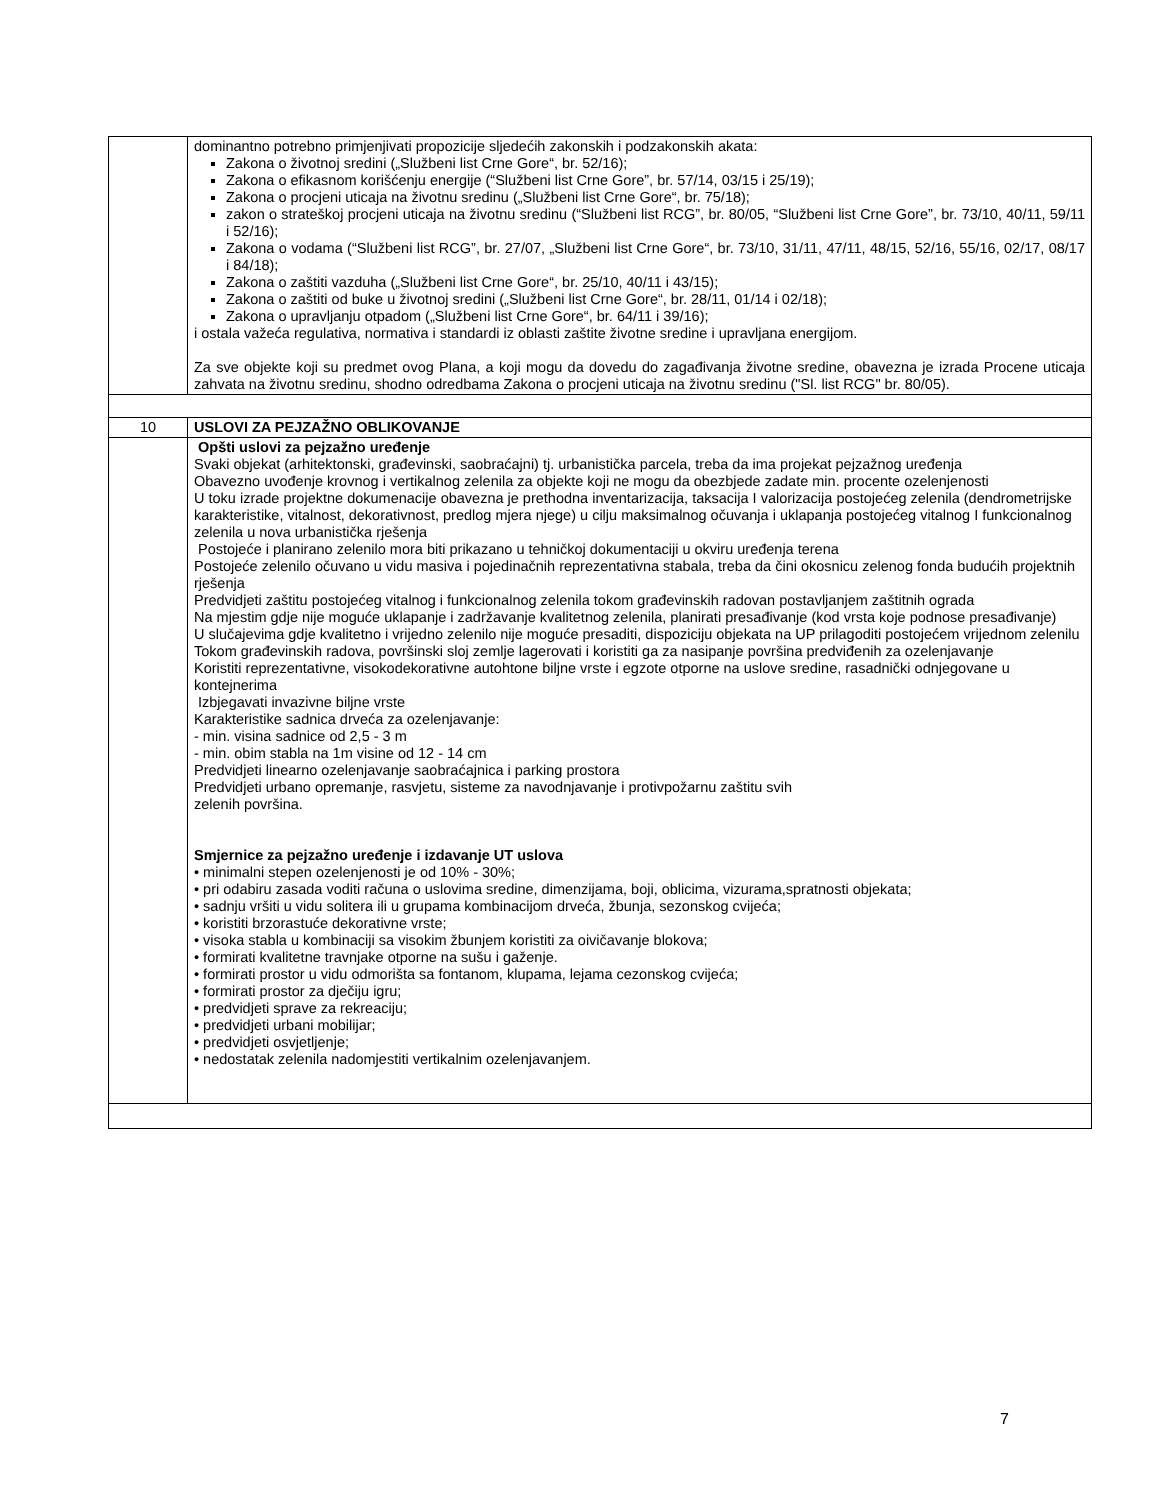| | dominantno potrebno primjenjivati propozicije sljedećih zakonskih i podzakonskih akata: Zakona o životnoj sredini („Službeni list Crne Gore“, br. 52/16); Zakona o efikasnom korišćenju energije (“Službeni list Crne Gore”, br. 57/14, 03/15 i 25/19); Zakona o procjeni uticaja na životnu sredinu („Službeni list Crne Gore“, br. 75/18); zakon o strateškoj procjeni uticaja na životnu sredinu (“Službeni list RCG”, br. 80/05, “Službeni list Crne Gore”, br. 73/10, 40/11, 59/11 i 52/16); Zakona o vodama (“Službeni list RCG”, br. 27/07, „Službeni list Crne Gore“, br. 73/10, 31/11, 47/11, 48/15, 52/16, 55/16, 02/17, 08/17 i 84/18); Zakona o zaštiti vazduha („Službeni list Crne Gore“, br. 25/10, 40/11 i 43/15); Zakona o zaštiti od buke u životnoj sredini („Službeni list Crne Gore“, br. 28/11, 01/14 i 02/18); Zakona o upravljanju otpadom („Službeni list Crne Gore“, br. 64/11 i 39/16); i ostala važeća regulativa, normativa i standardi iz oblasti zaštite životne sredine i upravljana energijom. Za sve objekte koji su predmet ovog Plana, a koji mogu da dovedu do zagađivanja životne sredine, obavezna je izrada Procene uticaja zahvata na životnu sredinu, shodno odredbama Zakona o procjeni uticaja na životnu sredinu ("Sl. list RCG" br. 80/05). |
| 10 | USLOVI ZA PEJZAŽNO OBLIKOVANJE |
| | Opšti uslovi za pejzažno uređenje Svaki objekat (arhitektonski, građevinski, saobraćajni) tj. urbanistička parcela, treba da ima projekat pejzažnog uređenja Obavezno uvođenje krovnog i vertikalnog zelenila za objekte koji ne mogu da obezbjede zadate min. procente ozelenjenosti U toku izrade projektne dokumenacije obavezna je prethodna inventarizacija, taksacija I valorizacija postojećeg zelenila (dendrometrijske karakteristike, vitalnost, dekorativnost, predlog mjera njege) u cilju maksimalnog očuvanja i uklapanja postojećeg vitalnog I funkcionalnog zelenila u nova urbanistička rješenja Postojeće i planirano zelenilo mora biti prikazano u tehničkoj dokumentaciji u okviru uređenja terena Postojeće zelenilo očuvano u vidu masiva i pojedinačnih reprezentativna stabala, treba da čini okosnicu zelenog fonda budućih projektnih rješenja Predvidjeti zaštitu postojećeg vitalnog i funkcionalnog zelenila tokom građevinskih radovan postavljanjem zaštitnih ograda Na mjestim gdje nije moguće uklapanje i zadržavanje kvalitetnog zelenila, planirati presađivanje (kod vrsta koje podnose presađivanje) U slučajevima gdje kvalitetno i vrijedno zelenilo nije moguće presaditi, dispoziciju objekata na UP prilagoditi postojećem vrijednom zelenilu Tokom građevinskih radova, površinski sloj zemlje lagerovati i koristiti ga za nasipanje površina predviđenih za ozelenjavanje Koristiti reprezentativne, visokodekorativne autohtone biljne vrste i egzote otporne na uslove sredine, rasadnički odnjegovane u kontejnerima Izbjegavati invazivne biljne vrste Karakteristike sadnica drveća za ozelenjavanje: - min. visina sadnice od 2,5 - 3 m - min. obim stabla na 1m visine od 12 - 14 cm Predvidjeti linearno ozelenjavanje saobraćajnica i parking prostora Predvidjeti urbano opremanje, rasvjetu, sisteme za navodnjavanje i protivpožarnu zaštitu svih zelenih površina. Smjernice za pejzažno uređenje i izdavanje UT uslova • minimalni stepen ozelenjenosti je od 10% - 30%; • pri odabiru zasada voditi računa o uslovima sredine, dimenzijama, boji, oblicima, vizurama,spratnosti objekata; • sadnju vršiti u vidu solitera ili u grupama kombinacijom drveća, žbunja, sezonskog cvijeća; • koristiti brzorastuće dekorativne vrste; • visoka stabla u kombinaciji sa visokim žbunjem koristiti za oivičavanje blokova; • formirati kvalitetne travnjake otporne na sušu i gaženje. • formirati prostor u vidu odmorišta sa fontanom, klupama, lejama cezonskog cvijeća; • formirati prostor za dječiju igru; • predvidjeti sprave za rekreaciju; • predvidjeti urbani mobilijar; • predvidjeti osvjetljenje; • nedostatak zelenila nadomjestiti vertikalnim ozelenjavanjem. |
7